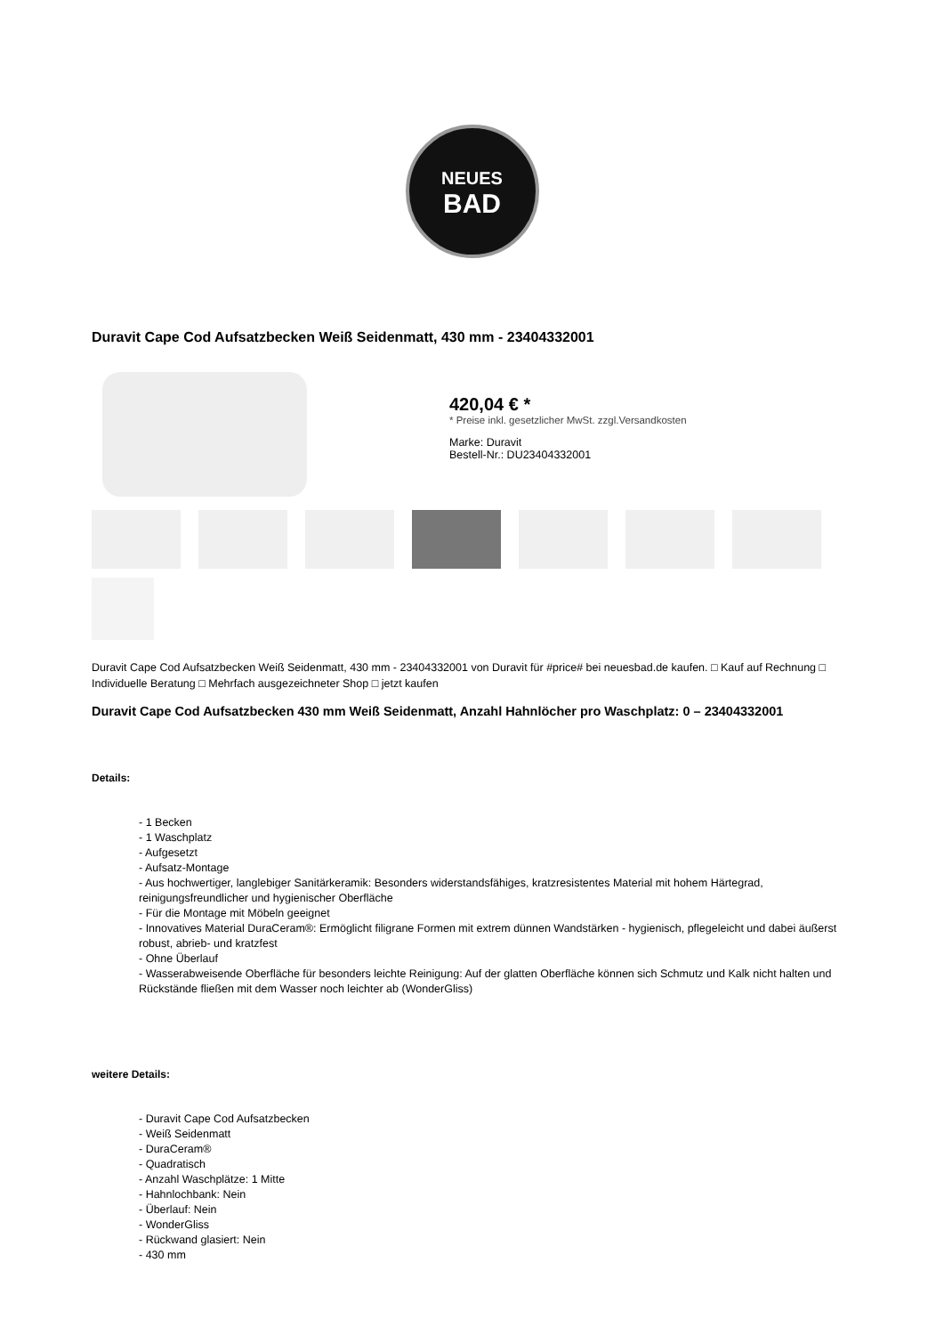NEUES
BAD
Duravit Cape Cod Aufsatzbecken Weiß Seidenmatt, 430 mm - 23404332001
420,04 € *
* Preise inkl. gesetzlicher MwSt. zzgl.Versandkosten
Marke: Duravit
Bestell-Nr.: DU23404332001
Duravit Cape Cod Aufsatzbecken Weiß Seidenmatt, 430 mm - 23404332001 von Duravit für #price# bei neuesbad.de kaufen. □ Kauf auf Rechnung □ Individuelle Beratung □ Mehrfach ausgezeichneter Shop □ jetzt kaufen
Duravit Cape Cod Aufsatzbecken 430 mm Weiß Seidenmatt, Anzahl Hahnlöcher pro Waschplatz: 0 – 23404332001
Details:
- 1 Becken
- 1 Waschplatz
- Aufgesetzt
- Aufsatz-Montage
- Aus hochwertiger, langlebiger Sanitärkeramik: Besonders widerstandsfähiges, kratzresistentes Material mit hohem Härtegrad, reinigungsfreundlicher und hygienischer Oberfläche
- Für die Montage mit Möbeln geeignet
- Innovatives Material DuraCeram®: Ermöglicht filigrane Formen mit extrem dünnen Wandstärken - hygienisch, pflegeleicht und dabei äußerst robust, abrieb- und kratzfest
- Ohne Überlauf
- Wasserabweisende Oberfläche für besonders leichte Reinigung: Auf der glatten Oberfläche können sich Schmutz und Kalk nicht halten und Rückstände fließen mit dem Wasser noch leichter ab (WonderGliss)
weitere Details:
- Duravit Cape Cod Aufsatzbecken
- Weiß Seidenmatt
- DuraCeram®
- Quadratisch
- Anzahl Waschplätze: 1 Mitte
- Hahnlochbank: Nein
- Überlauf: Nein
- WonderGliss
- Rückwand glasiert: Nein
- 430 mm